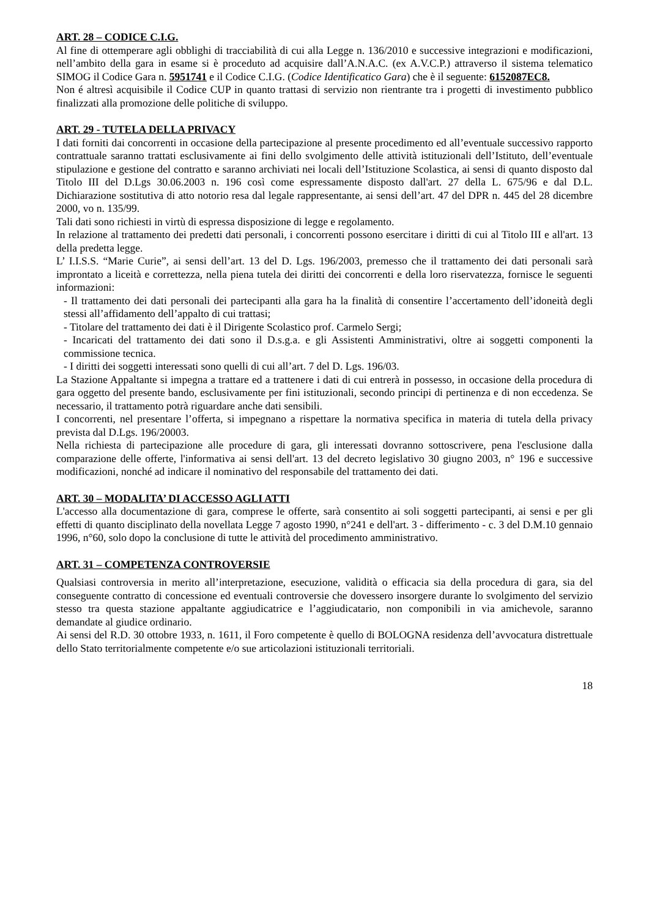ART. 28 – CODICE C.I.G.
Al fine di ottemperare agli obblighi di tracciabilità di cui alla Legge n. 136/2010 e successive integrazioni e modificazioni, nell’ambito della gara in esame si è proceduto ad acquisire dall’A.N.A.C. (ex A.V.C.P.) attraverso il sistema telematico SIMOG il Codice Gara n. 5951741 e il Codice C.I.G. (Codice Identificatico Gara) che è il seguente: 6152087EC8.
Non é altresì acquisibile il Codice CUP in quanto trattasi di servizio non rientrante tra i progetti di investimento pubblico finalizzati alla promozione delle politiche di sviluppo.
ART. 29 - TUTELA DELLA PRIVACY
I dati forniti dai concorrenti in occasione della partecipazione al presente procedimento ed all’eventuale successivo rapporto contrattuale saranno trattati esclusivamente ai fini dello svolgimento delle attività istituzionali dell’Istituto, dell’eventuale stipulazione e gestione del contratto e saranno archiviati nei locali dell’Istituzione Scolastica, ai sensi di quanto disposto dal Titolo III del D.Lgs 30.06.2003 n. 196 così come espressamente disposto dall'art. 27 della L. 675/96 e dal D.L. Dichiarazione sostitutiva di atto notorio resa dal legale rappresentante, ai sensi dell’art. 47 del DPR n. 445 del 28 dicembre 2000, vo n. 135/99.
Tali dati sono richiesti in virtù di espressa disposizione di legge e regolamento.
In relazione al trattamento dei predetti dati personali, i concorrenti possono esercitare i diritti di cui al Titolo III e all'art. 13 della predetta legge.
L’ I.I.S.S. “Marie Curie”, ai sensi dell’art. 13 del D. Lgs. 196/2003, premesso che il trattamento dei dati personali sarà improntato a liceità e correttezza, nella piena tutela dei diritti dei concorrenti e della loro riservatezza, fornisce le seguenti informazioni:
- Il trattamento dei dati personali dei partecipanti alla gara ha la finalità di consentire l’accertamento dell’idoneità degli stessi all’affidamento dell’appalto di cui trattasi;
- Titolare del trattamento dei dati è il Dirigente Scolastico prof. Carmelo Sergi;
- Incaricati del trattamento dei dati sono il D.s.g.a. e gli Assistenti Amministrativi, oltre ai soggetti componenti la commissione tecnica.
- I diritti dei soggetti interessati sono quelli di cui all’art. 7 del D. Lgs. 196/03.
La Stazione Appaltante si impegna a trattare ed a trattenere i dati di cui entrerà in possesso, in occasione della procedura di gara oggetto del presente bando, esclusivamente per fini istituzionali, secondo principi di pertinenza e di non eccedenza. Se necessario, il trattamento potrà riguardare anche dati sensibili.
I concorrenti, nel presentare l’offerta, si impegnano a rispettare la normativa specifica in materia di tutela della privacy prevista dal D.Lgs. 196/20003.
Nella richiesta di partecipazione alle procedure di gara, gli interessati dovranno sottoscrivere, pena l'esclusione dalla comparazione delle offerte, l'informativa ai sensi dell'art. 13 del decreto legislativo 30 giugno 2003, n° 196 e successive modificazioni, nonché ad indicare il nominativo del responsabile del trattamento dei dati.
ART. 30 – MODALITA’ DI ACCESSO AGLI ATTI
L'accesso alla documentazione di gara, comprese le offerte, sarà consentito ai soli soggetti partecipanti, ai sensi e per gli effetti di quanto disciplinato della novellata Legge 7 agosto 1990, n°241 e dell'art. 3 - differimento - c. 3 del D.M.10 gennaio 1996, n°60, solo dopo la conclusione di tutte le attività del procedimento amministrativo.
ART. 31 – COMPETENZA CONTROVERSIE
Qualsiasi controversia in merito all’interpretazione, esecuzione, validità o efficacia sia della procedura di gara, sia del conseguente contratto di concessione ed eventuali controversie che dovessero insorgere durante lo svolgimento del servizio stesso tra questa stazione appaltante aggiudicatrice e l’aggiudicatario, non componibili in via amichevole, saranno demandate al giudice ordinario.
Ai sensi del R.D. 30 ottobre 1933, n. 1611, il Foro competente è quello di BOLOGNA residenza dell’avvocatura distrettuale dello Stato territorialmente competente e/o sue articolazioni istituzionali territoriali.
18